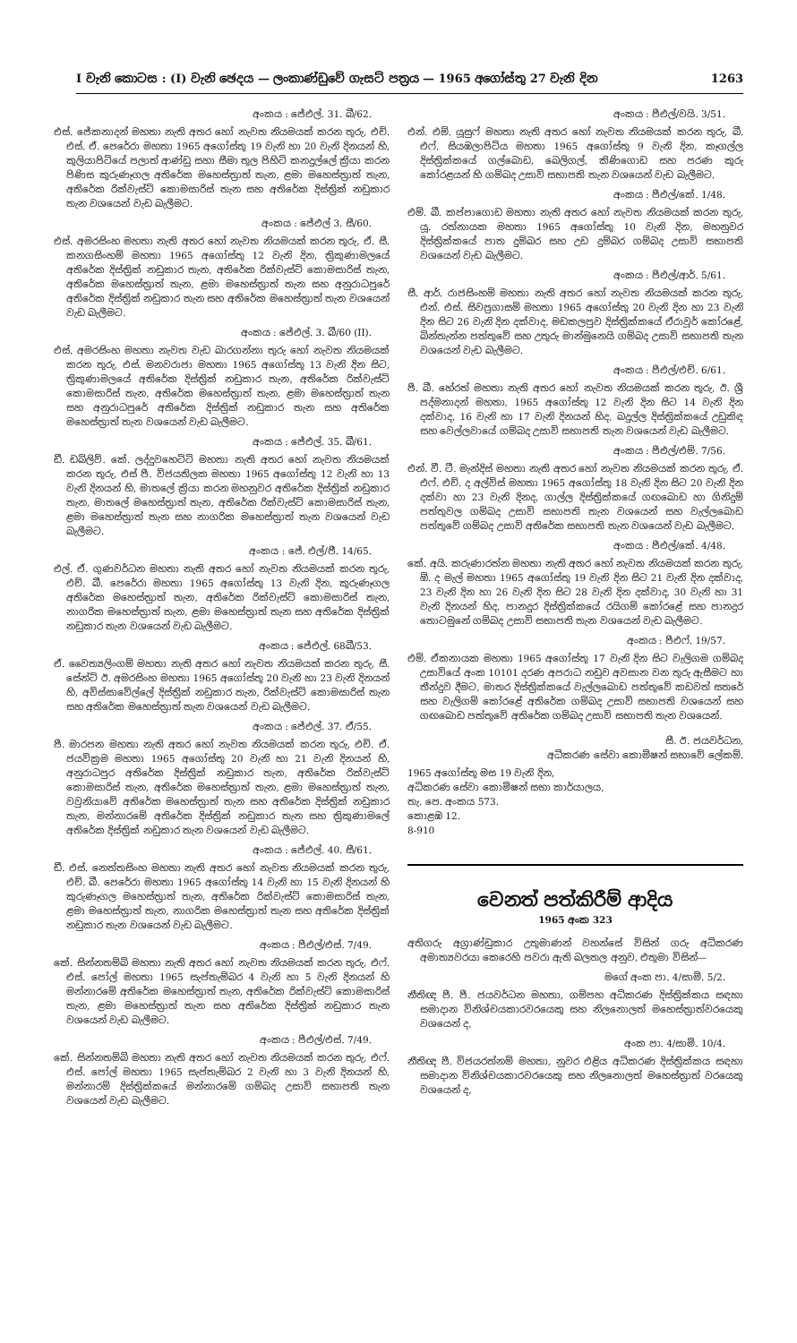I වැනි කොටස : (I) වැනි ඡෙදය — ලංකාණ්ඩුවේ ගැසට් පත්‍රය — 1965 අගෝස්තු 27 වැනි දින 1263
අංකය : ජේඑල්. 31. බී/62.
එස්. ජේකනාදන් මහතා නැති අතර හෝ නැවත නියමයක් කරන තුරු, එච්. එස්. ඒ. පෙරේරා මහතා 1965 අගෝස්තු 19 වැනි හා 20 වැනි දිනයන් හි, කුලියාපිටියේ පලාත් ආණ්ඩු සහා සීමා තුල පිහිටි කනදුල්ලේ ක්‍රියා කරන පිණිස කුරුණෑගල අතිරේක මහෙස්ත්‍රාත් තැන, ළමා මහෙස්ත්‍රාත් තැන, අතිරේක රික්වැස්ට් කොමසාරිස් තැන සහ අතිරේක දිස්ත්‍රික් නඩුකාර තැන වශයෙන් වැඩ බැලීමට.
අංකය : ජේඑල් 3. සී/60.
එස්. අමරසිංහ මහතා නැති අතර හෝ නැවත නියමයක් කරන තුරු, ඒ. සී. කනගසිංහම් මහතා 1965 අගෝස්තු 12 වැනි දින, ත්‍රිකුණාමලයේ අතිරේක දිස්ත්‍රික් නඩුකාර තැන, අතිරේක රික්වැස්ට් කොමසාරිස් තැන, අතිරේක මහෙස්ත්‍රාත් තැන, ළමා මහෙස්ත්‍රාත් තැන සහ අනුරාධපුරේ අතිරේක දිස්ත්‍රික් නඩුකාර තැන සහ අතිරේක මහෙස්ත්‍රාත් තැන වශයෙන් වැඩ බැලීමට.
අංකය : ජේඑල්. 3. බී/60 (II).
එස්. අමරසිංහ මහතා නැවත වැඩ බාරගන්නා තුරු හෝ නැවත නියමයක් කරන තුරු, එස්. මනවරාජා මහතා 1965 අගෝස්තු 13 වැනි දින සිට, ත්‍රිකුණාමලයේ අතිරේක දිස්ත්‍රික් නඩුකාර තැන, අතිරේක රික්වැස්ට් කොමසාරිස් තැන, අතිරේක මහෙස්ත්‍රාත් තැන, ළමා මහෙස්ත්‍රාත් තැන සහ අනුරාධපුරේ අතිරේක දිස්ත්‍රික් නඩුකාර තැන සහ අතිරේක මහෙස්ත්‍රාත් තැන වශයෙන් වැඩ බැලීමට.
අංකය : ජේඑල්. 35. බී/61.
ඩී. ඩබ්ලිව්. කේ. ලද්දුවහෙට්ටි මහතා නැති අතර හෝ නැවත නියමයක් කරන තුරු, එස් පී. විජයතිලක මහතා 1965 අගෝස්තු 12 වැනි හා 13 වැනි දිනයන් හි, මාතලේ ක්‍රියා කරන මහනුවර අතිරේක දිස්ත්‍රික් නඩුකාර තැන, මාතලේ මහෙස්ත්‍රාත් තැන, අතිරේක රික්වැස්ට් කොමසාරිස් තැන, ළමා මහෙස්ත්‍රාත් තැන සහ නාගරික මහෙස්ත්‍රාත් තැන වශයෙන් වැඩ බැලීමට.
අංකය : ජේ. එල්/ජී. 14/65.
එල්. ඒ. ගුණවර්ධන මහතා නැති අතර හෝ නැවත නියමයක් කරන තුරු, එච්. බී. පෙරේරා මහතා 1965 අගෝස්තු 13 වැනි දින, කුරුණෑගල අතිරේක මහෙස්ත්‍රාත් තැන, අතිරේක රික්වැස්ට් කොමසාරිස් තැන, නාගරික මහෙස්ත්‍රාත් තැන, ළමා මහෙස්ත්‍රාත් තැන සහ අතිරේක දිස්ත්‍රික් නඩුකාර තැන වශයෙන් වැඩ බැලීමට.
අංකය : ජේඑල්. 68බී/53.
ඒ. වෛත්‍යලිංගම් මහතා නැති අතර හෝ නැවත නියමයක් කරන තුරු, සී. සේන්ට් ඊ. අමරසිංහ මහතා 1965 අගෝස්තු 20 වැනි හා 23 වැනි දිනයන් හි, අවිස්සාවේල්ලේ දිස්ත්‍රික් නඩුකාර තැන, රික්වැස්ට් කොමසාරිස් තැන සහ අතිරේක මහෙස්ත්‍රාත් තැන වශයෙන් වැඩ බැලීමට.
අංකය : ජේඑල්. 37. ඒ/55.
පී. මාරපන මහතා නැති අතර හෝ නැවත නියමයක් කරන තුරු, එච්. ඒ. ජයවික්‍රම මහතා 1965 අගෝස්තු 20 වැනි හා 21 වැනි දිනයන් හි, අනුරාධපුර අතිරේක දිස්ත්‍රික් නඩුකාර තැන, අතිරේක රික්වැස්ට් කොමසාරිස් තැන, අතිරේක මහෙස්ත්‍රාත් තැන, ළමා මහෙස්ත්‍රාත් තැන, වවුනියාවේ අතිරේක මහෙස්ත්‍රාත් තැන සහ අතිරේක දිස්ත්‍රික් නඩුකාර තැන, මන්නාරමේ අතිරේක දිස්ත්‍රික් නඩුකාර තැන සහ ත්‍රිකුණාමලේ අතිරේක දිස්ත්‍රික් නඩුකාර තැන වශයෙන් වැඩ බැලීමට.
අංකය : ජේඑල්. 40. සී/61.
ඩී. එස්. නෙත්තසිංහ මහතා නැති අතර හෝ නැවත නියමයක් කරන තුරු, එච්. බී. පෙරේරා මහතා 1965 අගෝස්තු 14 වැනි හා 15 වැනි දිනයන් හි කුරුණෑගල මහෙස්ත්‍රාත් තැන, අතිරේක රික්වැස්ට් කොමසාරිස් තැන, ළමා මහෙස්ත්‍රාත් තැන, නාගරික මහෙස්ත්‍රාත් තැන සහ අතිරේක දිස්ත්‍රික් නඩුකාර තැන වශයෙන් වැඩ බැලීමට.
අංකය : පීඑල්/එස්. 7/49.
කේ. සින්නතම්බි මහතා නැති අතර හෝ නැවත නියමයක් කරන තුරු, එෆ්. එස්. පෝල් මහතා 1965 සැප්තැම්බර 4 වැනි හා 5 වැනි දිනයන් හි මන්නාරමේ අතිරේක මහෙස්ත්‍රාත් තැන, අතිරේක රික්වැස්ට් කොමසාරිස් තැන, ළමා මහෙස්ත්‍රාත් තැන සහ අතිරේක දිස්ත්‍රික් නඩුකාර තැන වශයෙන් වැඩ බැලීමට.
අංකය : පීඑල්/එස්. 7/49.
කේ. සින්නතම්බි මහතා නැති අතර හෝ නැවත නියමයක් කරන තුරු, එෆ්. එස්. පෝල් මහතා 1965 සැප්තැම්බර 2 වැනි හා 3 වැනි දිනයන් හි, මන්නාරම් දිස්ත්‍රික්කයේ මන්නාරමේ ගම්බද උසාවි සභාපති තැන වශයෙන් වැඩ බැලීමට.
අංකය : පීඑල්/වයි. 3/51.
එන්. එම්. යූසුෆ් මහතා නැති අතර හෝ නැවත නියමයක් කරන තුරු, බී. එෆ්. සියඹලාපිටිය මහතා 1965 අගෝස්තු 9 වැනි දින, කෑගල්ල දිස්ත්‍රික්කයේ ගල්බොඩ, බෙලිගල්, කිණිගොඩ සහ පරණ කුරු කෝරළයන් හි ගම්බද උසාවි සභාපති තැන වශයෙන් වැඩ බැලීමට.
අංකය : පීඑල්/කේ. 1/48.
එම්. බී. කප්පාගොඩ මහතා නැති අතර හෝ නැවත නියමයක් කරන තුරු, යූ. රත්නායක මහතා 1965 අගෝස්තු 10 වැනි දින, මහනුවර දිස්ත්‍රික්කයේ පාත දුම්බර සහ උඩ දුම්බර ගම්බද උසාවි සභාපති වශයෙන් වැඩ බැලීමට.
අංකය : පීඑල්/ආර්. 5/61.
සී. ආර්. රාජසිංහම් මහතා නැති අතර හෝ නැවත නියමයක් කරන තුරු, එන්. එස්. සිවප්‍රගාසම් මහතා 1965 අගෝස්තු 20 වැනි දින හා 23 වැනි දින සිට 26 වැනි දින දක්වාද, මඩකලපුව දිස්ත්‍රික්කයේ ඒරාවූර් කෝරළේ, බින්තැන්න පත්තුවේ සහ උතුරු මාන්මුනෙයි ගම්බද උසාවි සභාපති තැන වශයෙන් වැඩ බැලීමට.
අංකය : පීඑල්/එච්. 6/61.
පී. බී. හේරත් මහතා නැති අතර හෝ නැවත නියමයක් කරන තුරු, ඊ. ශ්‍රී පද්මනාදන් මහතා, 1965 අගෝස්තු 12 වැනි දින සිට 14 වැනි දින දක්වාද, 16 වැනි හා 17 වැනි දිනයන් හිද, බදුල්ල දිස්ත්‍රික්කයේ උඩුකිඳ සහ වෙල්ලවායේ ගම්බද උසාවි සභාපති තැන වශයෙන් වැඩ බැලීමට.
අංකය : පීඑල්/එම්. 7/56.
එන්. වී. ටී. මැන්දිස් මහතා නැති අතර හෝ නැවත නියමයක් කරන තුරු, ඒ. එෆ්. එච්. ද අල්විස් මහතා 1965 අගෝස්තු 18 වැනි දින සිට 20 වැනි දින දක්වා හා 23 වැනි දිනද, ගාල්ල දිස්ත්‍රික්කයේ ගඟබොඩ හා ගිනිදුම් පත්තුවල ගම්බද උසාවි සභාපති තැන වශයෙන් සහ වැල්ලබොඩ පත්තුවේ ගම්බද උසාවි අතිරේක සභාපති තැන වශයෙන් වැඩ බැලීමට.
අංකය : පීඑල්/කේ. 4/48.
කේ. අයි. කරුණාරත්න මහතා නැති අතර හෝ නැවත නියමයක් කරන තුරු, ඕ. ද මැල් මහතා 1965 අගෝස්තු 19 වැනි දින සිට 21 වැනි දින දක්වාද, 23 වැනි දින හා 26 වැනි දින සිට 28 වැනි දින දක්වාද, 30 වැනි හා 31 වැනි දිනයන් හිද, පානදුර දිස්ත්‍රික්කයේ රයිගම් කෝරළේ සහ පානදුර තොටමුනේ ගම්බද උසාවි සභාපති තැන වශයෙන් වැඩ බැලීමට.
අංකය : පීඑෆ්. 19/57.
එම්. ඒකනායක මහතා 1965 අගෝස්තු 17 වැනි දින සිට වැලිගම ගම්බද උසාවියේ අංක 10101 දරණ අපරාධ නඩුව අවසාන වන තුරු ඇසීමට හා තීන්දුව දීමට, මාතර දිස්ත්‍රික්කයේ වැල්ලබොඩ පත්තුවේ කඩවත් සතරේ සහ වැලිගම් කෝරළේ අතිරේක ගම්බද උසාවි සභාපති වශයෙන් සහ ගඟබොඩ පත්තුවේ අතිරේක ගම්බද උසාවි සභාපති තැන වශයෙන්.
සී. ඊ. ජයවර්ධන,
අධිකරණ සේවා කොමිෂන් සභාවේ ලේකම්.
1965 අගෝස්තු මස 19 වැනි දින,
අධිකරණ සේවා කොමිෂන් සභා කාර්යාලය,
තැ. පෙ. අංකය 573.
කොළඹ 12.
8-910
වෙනත් පත්කිරීම් ආදිය
1965 අංක 323
අතිගරු අග්‍රාණ්ඩුකාර උතුමාණන් වහන්සේ විසින් ගරු අධිකරණ අමාත්‍යවරයා කෙරෙහි පවරා ඇති බලතල අනුව, එතුමා විසින්—
මගේ අංක පා. 4/සාමි. 5/2.
නීතිඥ පී. පී. ජයවර්ධන මහතා, ගම්පහ අධිකරණ දිස්ත්‍රික්කය සඳහා සමාදාන විනිශ්චයකාරවරයෙකු සහ නිලනොලත් මහෙස්ත්‍රාත්වරයෙකු වශයෙන් ද,
අංක පා. 4/සාමි. 10/4.
නීතිඥ පී. විජයරත්නම් මහතා, නුවර එළිය අධිකරණ දිස්ත්‍රික්කය සඳහා සමාදාන විනිශ්චයකාරවරයෙකු සහ නිලනොලත් මහෙස්ත්‍රාත් වරයෙකු වශයෙන් ද,